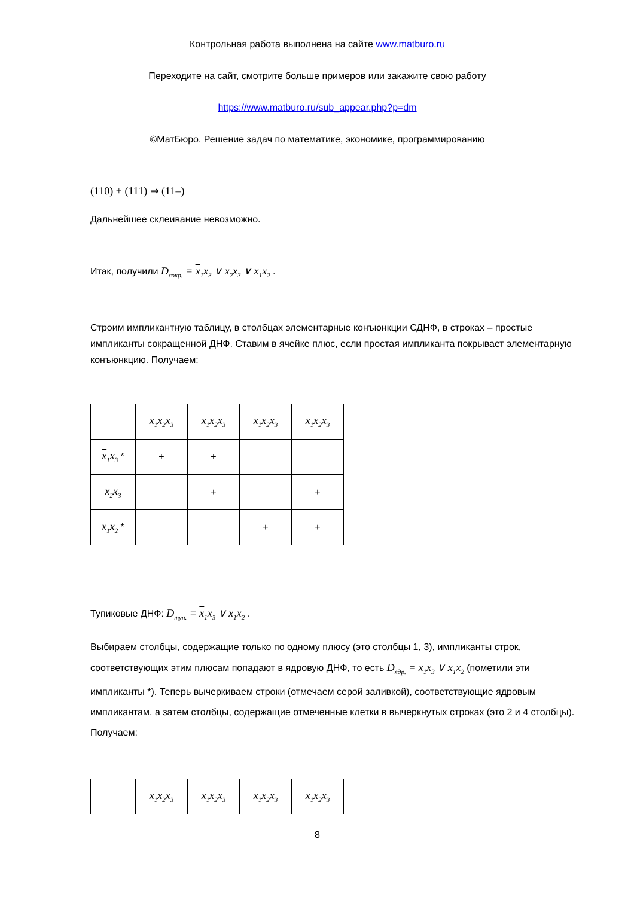Контрольная работа выполнена на сайте www.matburo.ru
Переходите на сайт, смотрите больше примеров или закажите свою работу
https://www.matburo.ru/sub_appear.php?p=dm
©МатБюро. Решение задач по математике, экономике, программированию
(110) + (111) ⇒ (11–)
Дальнейшее склеивание невозможно.
Итак, получили D<sub>сокр.</sub> = x<sub>1</sub>x<sub>3</sub> ∨ x<sub>2</sub>x<sub>3</sub> ∨ x<sub>1</sub>x<sub>2</sub> .
Строим импликантную таблицу, в столбцах элементарные конъюнкции СДНФ, в строках – простые импликанты сокращенной ДНФ. Ставим в ячейке плюс, если простая импликанта покрывает элементарную конъюнкцию. Получаем:
| | x<sub>1</sub> x<sub>2</sub>x<sub>3</sub> | x<sub>1</sub>x<sub>2</sub>x<sub>3</sub> | x<sub>1</sub>x<sub>2</sub> x<sub>3</sub> | x<sub>1</sub>x<sub>2</sub>x<sub>3</sub> |
| x<sub>1</sub>x<sub>3</sub> * | + | + | | |
| x<sub>2</sub>x<sub>3</sub> | | + | | + |
| x<sub>1</sub>x<sub>2</sub> * | | | + | + |
Тупиковые ДНФ: D<sub>туп.</sub> = x<sub>1</sub>x<sub>3</sub> ∨ x<sub>1</sub>x<sub>2</sub> .
Выбираем столбцы, содержащие только по одному плюсу (это столбцы 1, 3), импликанты строк, соответствующих этим плюсам попадают в ядровую ДНФ, то есть D<sub>ядр.</sub> = x<sub>1</sub>x<sub>3</sub> ∨ x<sub>1</sub>x<sub>2</sub> (пометили эти импликанты *). Теперь вычеркиваем строки (отмечаем серой заливкой), соответствующие ядровым импликантам, а затем столбцы, содержащие отмеченные клетки в вычеркнутых строках (это 2 и 4 столбцы). Получаем:
| | x<sub>1</sub> x<sub>2</sub>x<sub>3</sub> | x<sub>1</sub>x<sub>2</sub>x<sub>3</sub> | x<sub>1</sub>x<sub>2</sub> x<sub>3</sub> | x<sub>1</sub>x<sub>2</sub>x<sub>3</sub> |
8